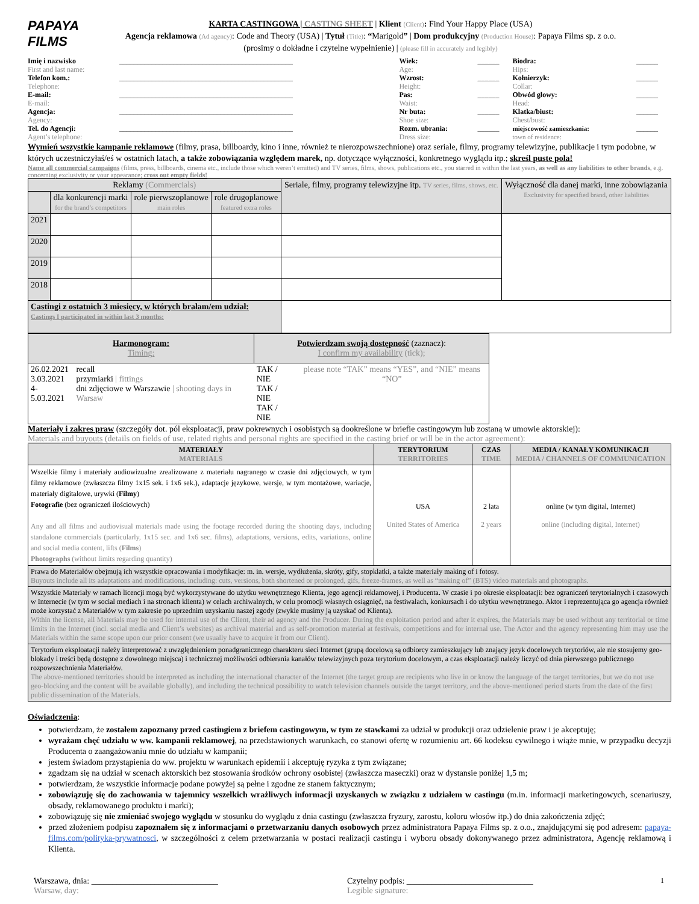PAPAYA
FILMS
KARTA CASTINGOWA | CASTING SHEET | Klient (Client): Find Your Happy Place (USA)
Agencja reklamowa (Ad agency): Code and Theory (USA) | Tytuł (Title): “Marigold” | Dom produkcyjny (Production House): Papaya Films sp. z o.o.
(prosimy o dokładne i czytelne wypełnienie) | (please fill in accurately and legibly)
| Imię i nazwisko First and last name: | ________________________________________________ | Wiek: Age: | ______ | Biodra: Hips: | ______ |
| Telefon kom.: Telephone: | ________________________________________________ | Wzrost: Height: | ______ | Kołnierzyk: Collar: | ______ |
| E-mail: E-mail: | ________________________________________________ | Pas: Waist: | ______ | Obwód głowy: Head: | ______ |
| Agencja: Agency: | ________________________________________________ | Nr buta: Shoe size: | ______ | Klatka/biust: Chest/bust: | ______ |
| Tel. do Agencji: Agent’s telephone: | ________________________________________________ | Rozm. ubrania: Dress size: | ______ | miejscowość zamieszkania: town of residence: | ______ |
Wymień wszystkie kampanie reklamowe (filmy, prasa, billboardy, kino i inne, również te nierozpowszechnione) oraz seriale, filmy, programy telewizyjne, publikacje i tym podobne, w których uczestniczyłaś/eś w ostatnich latach, a także zobowiązania względem marek, np. dotyczące wyłączności, konkretnego wyglądu itp.; skreśl puste pola!
Name all commercial campaigns (films, press, billboards, cinema etc., include those which weren’t emitted) and TV series, films, shows, publications etc., you starred in within the last years, as well as any liabilities to other brands, e.g. concerning exclusivity or your appearance; cross out empty fields!
| Reklamy (Commercials) | | | | Seriale, filmy, programy telewizyjne itp. TV series, films, shows, etc. | Wyłączność dla danej marki, inne zobowiązania Exclusivity for specified brand, other liabilities |
| | dla konkurencji marki for the brand’s competitors | role pierwszoplanowe main roles | role drugoplanowe featured extra roles | | |
| 2021 | | | | | |
| 2020 | | | | | |
| 2019 | | | | | |
| 2018 | | | | | |
| Castingi z ostatnich 3 miesięcy, w których brałam/em udział: Castings I participated in within last 3 months: | | | | | |
| Harmonogram: Timing: | | Potwierdzam swoją dostępność (zaznacz): I confirm my availability (tick); | |
| 26.02.2021 3.03.2021 4-5.03.2021 | recall przymiarki / fittings dni zdjęciowe w Warszawie / shooting days in Warsaw | TAK / NIE TAK / NIE TAK / NIE | please note “TAK” means “YES”, and “NIE” means “NO” |
Materiały i zakres praw (szczegóły dot. pól eksploatacji, praw pokrewnych i osobistych są dookreślone w briefie castingowym lub zostaną w umowie aktorskiej):
Materials and buyouts (details on fields of use, related rights and personal rights are specified in the casting brief or will be in the actor agreement):
| MATERIAŁY MATERIALS | TERYTORIUM TERRITORIES | CZAS TIME | MEDIA / KANAŁY KOMUNIKACJI MEDIA / CHANNELS OF COMMUNICATION |
| --- | --- | --- | --- |
| Wszelkie filmy i materiały audiowizualne zrealizowane z materiału nagranego w czasie dni zdjęciowych, w tym filmy reklamowe (zwłaszcza filmy 1x15 sek. i 1x6 sek.), adaptacje językowe, wersje, w tym montażowe, wariacje, materiały digitalowe, urywki ( Filmy ) Fotografie (bez ograniczeń ilościowych) Any and all films and audiovisual materials made using the footage recorded during the shooting days, including standalone commercials (particularly, 1x15 sec. and 1x6 sec. films), adaptations, versions, edits, variations, online and social media content, lifts ( Films ) Photographs (without limits regarding quantity) | USA United States of America | 2 lata 2 years | online (w tym digital, Internet) online (including digital, Internet) |
| Prawa do Materiałów obejmują ich wszystkie opracowania i modyfikacje: m. in. wersje, wydłużenia, skróty, gify, stopklatki, a także materiały making of i fotosy. Buyouts include all its adaptations and modifications, including: cuts, versions, both shortened or prolonged, gifs, freeze-frames, as well as “making of” (BTS) video materials and photographs. | | | |
| Wszystkie Materiały w ramach licencji mogą być wykorzystywane do użytku wewnętrznego Klienta, jego agencji reklamowej, i Producenta. W czasie i po okresie eksploatacji: bez ograniczeń terytorialnych i czasowych w Internecie (w tym w social mediach i na stronach klienta) w celach archiwalnych, w celu promocji własnych osiągnięć, na festiwalach, konkursach i do użytku wewnętrznego. Aktor i reprezentująca go agencja również może korzystać z Materiałów w tym zakresie po uprzednim uzyskaniu naszej zgody (zwykle musimy ją uzyskać od Klienta). Within the license, all Materials may be used for internal use of the Client, their ad agency and the Producer. During the exploitation period and after it expires, the Materials may be used without any territorial or time limits in the Internet (incl. social media and Client’s websites) as archival material and as self-promotion material at festivals, competitions and for internal use. The Actor and the agency representing him may use the Materials within the same scope upon our prior consent (we usually have to acquire it from our Client). | | | |
| Terytorium eksploatacji należy interpretować z uwzględnieniem ponadgranicznego charakteru sieci Internet (grupą docelową są odbiorcy zamieszkujący lub znający język docelowych terytoriów, ale nie stosujemy geo-blokady i treści będą dostępne z dowolnego miejsca) i technicznej możliwości odbierania kanałów telewizyjnych poza terytorium docelowym, a czas eksploatacji należy liczyć od dnia pierwszego publicznego rozpowszechnienia Materiałów. The above-mentioned territories should be interpreted as including the international character of the Internet (the target group are recipients who live in or know the language of the target territories, but we do not use geo-blocking and the content will be available globally), and including the technical possibility to watch television channels outside the target territory, and the above-mentioned period starts from the date of the first public dissemination of the Materials. | | | |
Oświadczenia:
potwierdzam, że zostałem zapoznany przed castingiem z briefem castingowym, w tym ze stawkami za udział w produkcji oraz udzielenie praw i je akceptuję;
wyrażam chęć udziału w ww. kampanii reklamowej, na przedstawionych warunkach, co stanowi ofertę w rozumieniu art. 66 kodeksu cywilnego i wiąże mnie, w przypadku decyzji Producenta o zaangażowaniu mnie do udziału w kampanii;
jestem świadom przystąpienia do ww. projektu w warunkach epidemii i akceptuję ryzyka z tym związane;
zgadzam się na udział w scenach aktorskich bez stosowania środków ochrony osobistej (zwłaszcza maseczki) oraz w dystansie poniżej 1,5 m;
potwierdzam, że wszystkie informacje podane powyżej są pełne i zgodne ze stanem faktycznym;
zobowiązuję się do zachowania w tajemnicy wszelkich wrażliwych informacji uzyskanych w związku z udziałem w castingu (m.in. informacji marketingowych, scenariuszy, obsady, reklamowanego produktu i marki);
zobowiązuję się nie zmieniać swojego wyglądu w stosunku do wyglądu z dnia castingu (zwłaszcza fryzury, zarostu, koloru włosów itp.) do dnia zakończenia zdjęć;
przed złożeniem podpisu zapoznałem się z informacjami o przetwarzaniu danych osobowych przez administratora Papaya Films sp. z o.o., znajdującymi się pod adresem: papaya-films.com/polityka-prywatnosci, w szczególności z celem przetwarzania w postaci realizacji castingu i wyboru obsady dokonywanego przez administratora, Agencję reklamową i Klienta.
Warszawa, dnia: ______________________________
Warsaw, day:
Czytelny podpis: ______________________________
Legible signature:
1